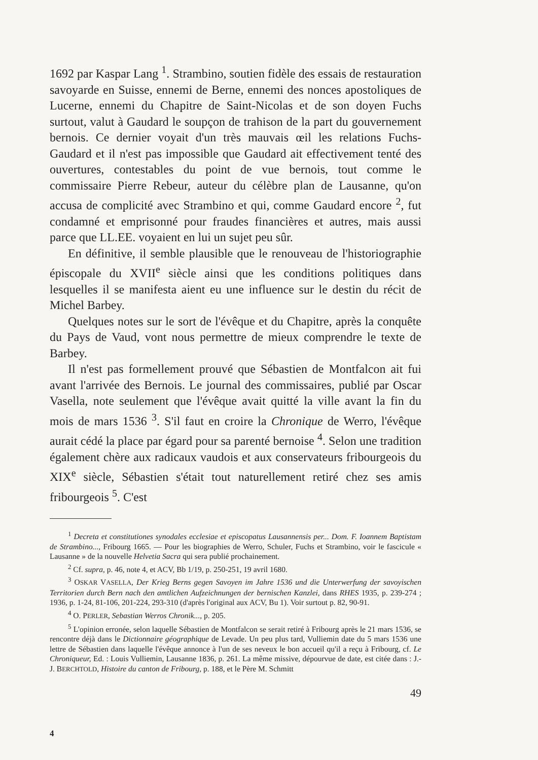1692 par Kaspar Lang <sup>1</sup>. Strambino, soutien fidèle des essais de restauration savoyarde en Suisse, ennemi de Berne, ennemi des nonces apostoliques de Lucerne, ennemi du Chapitre de Saint-Nicolas et de son doyen Fuchs surtout, valut à Gaudard le soupçon de trahison de la part du gouvernement bernois. Ce dernier voyait d'un très mauvais œil les relations Fuchs-Gaudard et il n'est pas impossible que Gaudard ait effectivement tenté des ouvertures, contestables du point de vue bernois, tout comme le commissaire Pierre Rebeur, auteur du célèbre plan de Lausanne, qu'on accusa de complicité avec Strambino et qui, comme Gaudard encore <sup>2</sup>, fut condamné et emprisonné pour fraudes financières et autres, mais aussi parce que LL.EE. voyaient en lui un sujet peu sûr.
En définitive, il semble plausible que le renouveau de l'historiographie épiscopale du XVII<sup>e</sup> siècle ainsi que les conditions politiques dans lesquelles il se manifesta aient eu une influence sur le destin du récit de Michel Barbey.
Quelques notes sur le sort de l'évêque et du Chapitre, après la conquête du Pays de Vaud, vont nous permettre de mieux comprendre le texte de Barbey.
Il n'est pas formellement prouvé que Sébastien de Montfalcon ait fui avant l'arrivée des Bernois. Le journal des commissaires, publié par Oscar Vasella, note seulement que l'évêque avait quitté la ville avant la fin du mois de mars 1536 <sup>3</sup>. S'il faut en croire la Chronique de Werro, l'évêque aurait cédé la place par égard pour sa parenté bernoise <sup>4</sup>. Selon une tradition également chère aux radicaux vaudois et aux conservateurs fribourgeois du XIX<sup>e</sup> siècle, Sébastien s'était tout naturellement retiré chez ses amis fribourgeois <sup>5</sup>. C'est
<sup>1</sup> Decreta et constitutiones synodales ecclesiae et episcopatus Lausannensis per... Dom. F. Ioannem Baptistam de Strambino..., Fribourg 1665. — Pour les biographies de Werro, Schuler, Fuchs et Strambino, voir le fascicule « Lausanne » de la nouvelle Helvetia Sacra qui sera publié prochainement.
<sup>2</sup> Cf. supra, p. 46, note 4, et ACV, Bb 1/19, p. 250-251, 19 avril 1680.
<sup>3</sup> OSKAR VASELLA, Der Krieg Berns gegen Savoyen im Jahre 1536 und die Unterwerfung der savoyischen Territorien durch Bern nach den amtlichen Aufzeichnungen der bernischen Kanzlei, dans RHES 1935, p. 239-274 ; 1936, p. 1-24, 81-106, 201-224, 293-310 (d'après l'original aux ACV, Bu 1). Voir surtout p. 82, 90-91.
<sup>4</sup> O. PERLER, Sebastian Werros Chronik..., p. 205.
<sup>5</sup> L'opinion erronée, selon laquelle Sébastien de Montfalcon se serait retiré à Fribourg après le 21 mars 1536, se rencontre déjà dans le Dictionnaire géographique de Levade. Un peu plus tard, Vulliemin date du 5 mars 1536 une lettre de Sébastien dans laquelle l'évêque annonce à l'un de ses neveux le bon accueil qu'il a reçu à Fribourg, cf. Le Chroniqueur, Ed. : Louis Vulliemin, Lausanne 1836, p. 261. La même missive, dépourvue de date, est citée dans : J.-J. BERCHTOLD, Histoire du canton de Fribourg, p. 188, et le Père M. Schmitt
49
4